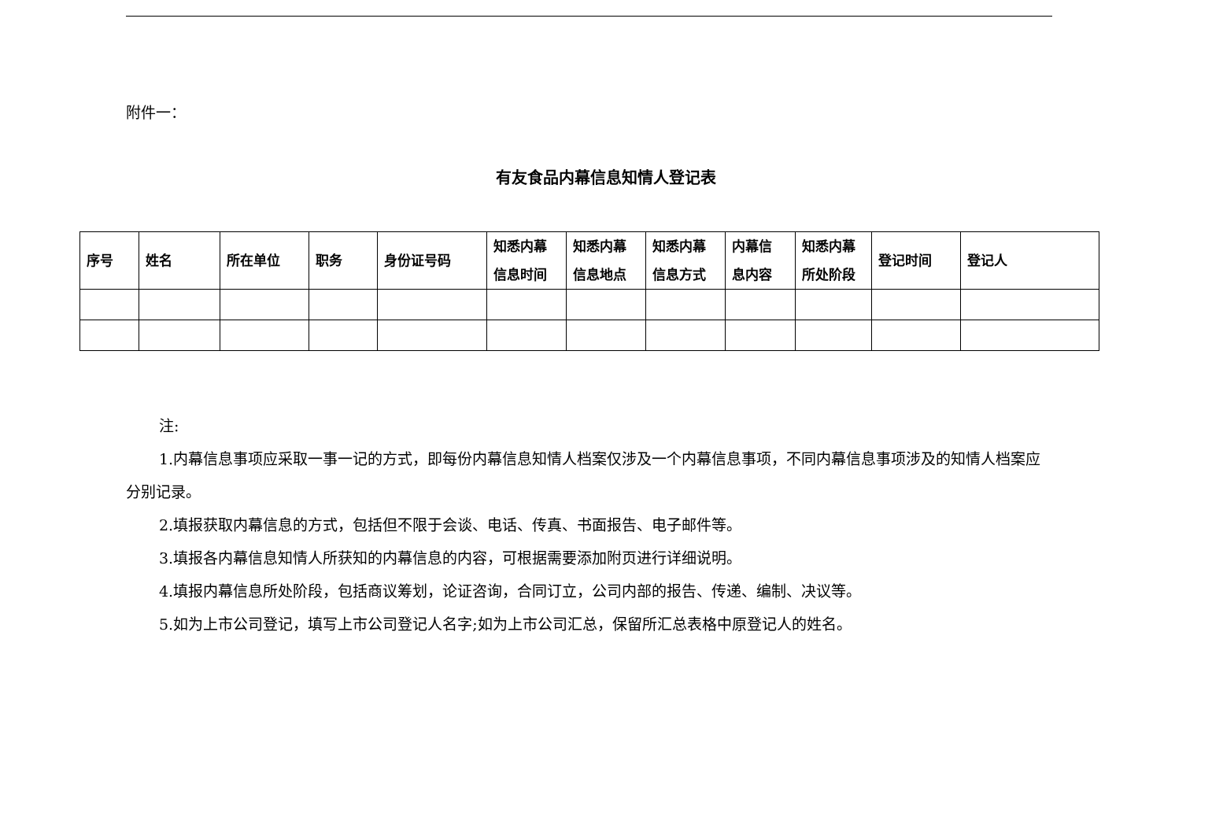附件一：
有友食品内幕信息知情人登记表
| 序号 | 姓名 | 所在单位 | 职务 | 身份证号码 | 知悉内幕 信息时间 | 知悉内幕 信息地点 | 知悉内幕 信息方式 | 内幕信 息内容 | 知悉内幕 所处阶段 | 登记时间 | 登记人 |
| --- | --- | --- | --- | --- | --- | --- | --- | --- | --- | --- | --- |
注:
1.内幕信息事项应采取一事一记的方式，即每份内幕信息知情人档案仅涉及一个内幕信息事项，不同内幕信息事项涉及的知情人档案应分别记录。
2.填报获取内幕信息的方式，包括但不限于会谈、电话、传真、书面报告、电子邮件等。
3.填报各内幕信息知情人所获知的内幕信息的内容，可根据需要添加附页进行详细说明。
4.填报内幕信息所处阶段，包括商议筹划，论证咨询，合同订立，公司内部的报告、传递、编制、决议等。
5.如为上市公司登记，填写上市公司登记人名字;如为上市公司汇总，保留所汇总表格中原登记人的姓名。